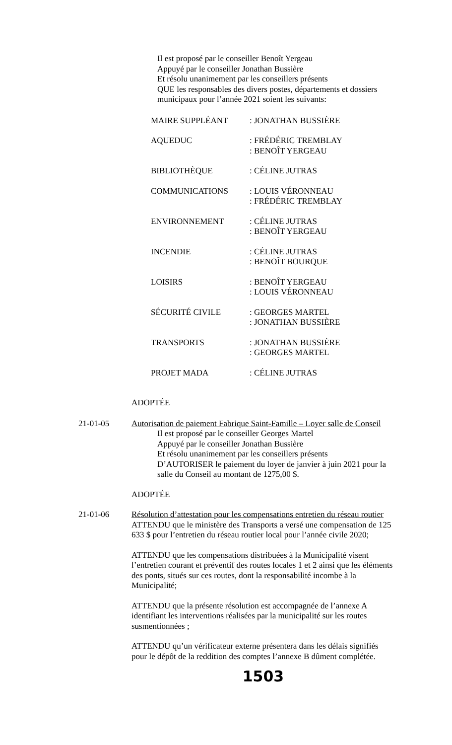Il est proposé par le conseiller Benoît Yergeau
Appuyé par le conseiller Jonathan Bussière
Et résolu unanimement par les conseillers présents
QUE les responsables des divers postes, départements et dossiers municipaux pour l’année 2021 soient les suivants:
| MAIRE SUPPLÉANT | : JONATHAN BUSSIÈRE |
| AQUEDUC | : FRÉDÉRIC TREMBLAY : BENOÎT YERGEAU |
| BIBLIOTHÈQUE | : CÉLINE JUTRAS |
| COMMUNICATIONS | : LOUIS VÉRONNEAU : FRÉDÉRIC TREMBLAY |
| ENVIRONNEMENT | : CÉLINE JUTRAS : BENOÎT YERGEAU |
| INCENDIE | : CÉLINE JUTRAS : BENOÎT BOURQUE |
| LOISIRS | : BENOÎT YERGEAU : LOUIS VÉRONNEAU |
| SÉCURITÉ CIVILE | : GEORGES MARTEL : JONATHAN BUSSIÈRE |
| TRANSPORTS | : JONATHAN BUSSIÈRE : GEORGES MARTEL |
| PROJET MADA | : CÉLINE JUTRAS |
ADOPTÉE
21-01-05 Autorisation de paiement Fabrique Saint-Famille – Loyer salle de Conseil
Il est proposé par le conseiller Georges Martel
Appuyé par le conseiller Jonathan Bussière
Et résolu unanimement par les conseillers présents
D’AUTORISER le paiement du loyer de janvier à juin 2021 pour la salle du Conseil au montant de 1275,00 $.
ADOPTÉE
21-01-06 Résolution d’attestation pour les compensations entretien du réseau routier
ATTENDU que le ministère des Transports a versé une compensation de 125 633 $ pour l’entretien du réseau routier local pour l’année civile 2020;
ATTENDU que les compensations distribuées à la Municipalité visent l’entretien courant et préventif des routes locales 1 et 2 ainsi que les éléments des ponts, situés sur ces routes, dont la responsabilité incombe à la Municipalité;
ATTENDU que la présente résolution est accompagnée de l’annexe A identifiant les interventions réalisées par la municipalité sur les routes susmentionnées ;
ATTENDU qu’un vérificateur externe présentera dans les délais signifiés pour le dépôt de la reddition des comptes l’annexe B dûment complétée.
1503